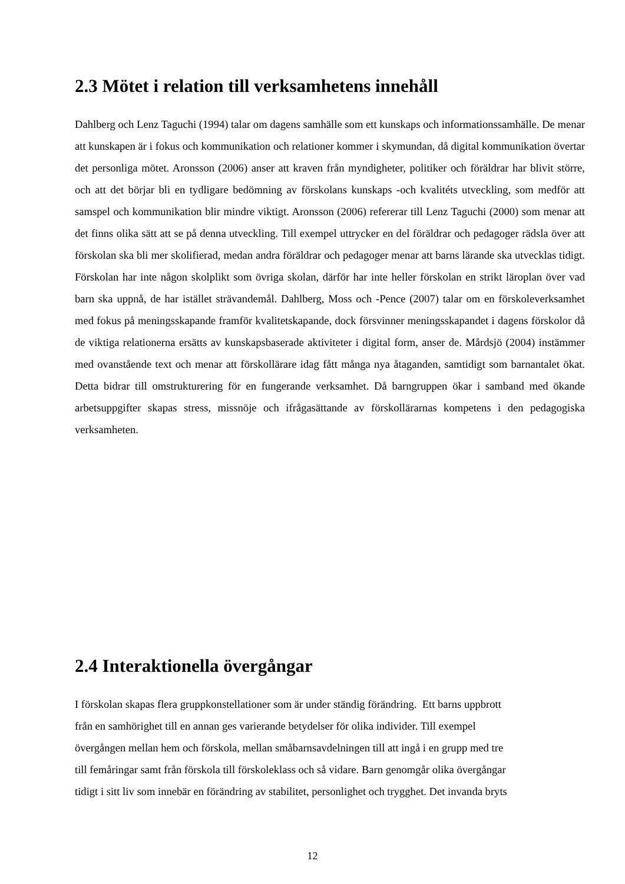2.3 Mötet i relation till verksamhetens innehåll
Dahlberg och Lenz Taguchi (1994) talar om dagens samhälle som ett kunskaps och informationssamhälle. De menar att kunskapen är i fokus och kommunikation och relationer kommer i skymundan, då digital kommunikation övertar det personliga mötet. Aronsson (2006) anser att kraven från myndigheter, politiker och föräldrar har blivit större, och att det börjar bli en tydligare bedömning av förskolans kunskaps -och kvalitéts utveckling, som medför att samspel och kommunikation blir mindre viktigt. Aronsson (2006) refererar till Lenz Taguchi (2000) som menar att det finns olika sätt att se på denna utveckling. Till exempel uttrycker en del föräldrar och pedagoger rädsla över att förskolan ska bli mer skolifierad, medan andra föräldrar och pedagoger menar att barns lärande ska utvecklas tidigt. Förskolan har inte någon skolplikt som övriga skolan, därför har inte heller förskolan en strikt läroplan över vad barn ska uppnå, de har istället strävandemål. Dahlberg, Moss och -Pence (2007) talar om en förskoleverksamhet med fokus på meningsskapande framför kvalitetskapande, dock försvinner meningsskapandet i dagens förskolor då de viktiga relationerna ersätts av kunskapsbaserade aktiviteter i digital form, anser de. Mårdsjö (2004) instämmer med ovanstående text och menar att förskollärare idag fått många nya åtaganden, samtidigt som barnantalet ökat. Detta bidrar till omstrukturering för en fungerande verksamhet. Då barngruppen ökar i samband med ökande arbetsuppgifter skapas stress, missnöje och ifrågasättande av förskollärarnas kompetens i den pedagogiska verksamheten.
2.4 Interaktionella övergångar
I förskolan skapas flera gruppkonstellationer som är under ständig förändring. Ett barns uppbrott
från en samhörighet till en annan ges varierande betydelser för olika individer. Till exempel
övergången mellan hem och förskola, mellan småbarnsavdelningen till att ingå i en grupp med tre
till femåringar samt från förskola till förskoleklass och så vidare. Barn genomgår olika övergångar
tidigt i sitt liv som innebär en förändring av stabilitet, personlighet och trygghet. Det invanda bryts
12